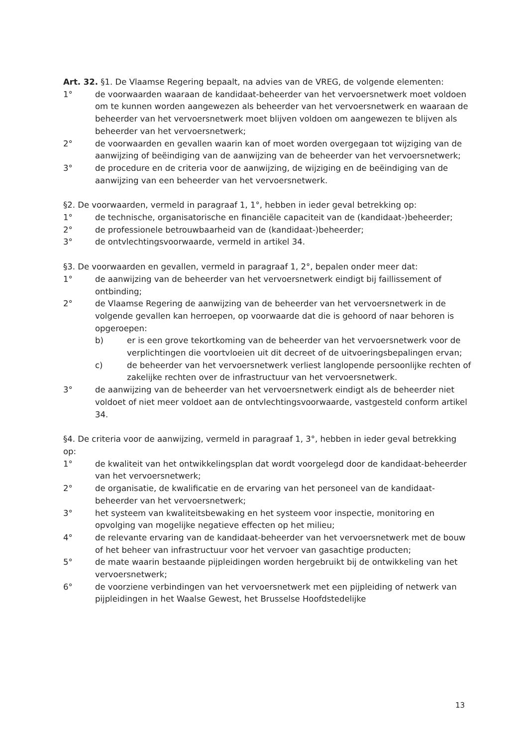Art. 32. §1. De Vlaamse Regering bepaalt, na advies van de VREG, de volgende elementen:
1° de voorwaarden waaraan de kandidaat-beheerder van het vervoersnetwerk moet voldoen om te kunnen worden aangewezen als beheerder van het vervoersnetwerk en waaraan de beheerder van het vervoersnetwerk moet blijven voldoen om aangewezen te blijven als beheerder van het vervoersnetwerk;
2° de voorwaarden en gevallen waarin kan of moet worden overgegaan tot wijziging van de aanwijzing of beëindiging van de aanwijzing van de beheerder van het vervoersnetwerk;
3° de procedure en de criteria voor de aanwijzing, de wijziging en de beëindiging van de aanwijzing van een beheerder van het vervoersnetwerk.
§2. De voorwaarden, vermeld in paragraaf 1, 1°, hebben in ieder geval betrekking op:
1° de technische, organisatorische en financiële capaciteit van de (kandidaat-)beheerder;
2° de professionele betrouwbaarheid van de (kandidaat-)beheerder;
3° de ontvlechtingsvoorwaarde, vermeld in artikel 34.
§3. De voorwaarden en gevallen, vermeld in paragraaf 1, 2°, bepalen onder meer dat:
1° de aanwijzing van de beheerder van het vervoersnetwerk eindigt bij faillissement of ontbinding;
2° de Vlaamse Regering de aanwijzing van de beheerder van het vervoersnetwerk in de volgende gevallen kan herroepen, op voorwaarde dat die is gehoord of naar behoren is opgeroepen:
b) er is een grove tekortkoming van de beheerder van het vervoersnetwerk voor de verplichtingen die voortvloeien uit dit decreet of de uitvoeringsbepalingen ervan;
c) de beheerder van het vervoersnetwerk verliest langlopende persoonlijke rechten of zakelijke rechten over de infrastructuur van het vervoersnetwerk.
3° de aanwijzing van de beheerder van het vervoersnetwerk eindigt als de beheerder niet voldoet of niet meer voldoet aan de ontvlechtingsvoorwaarde, vastgesteld conform artikel 34.
§4. De criteria voor de aanwijzing, vermeld in paragraaf 1, 3°, hebben in ieder geval betrekking op:
1° de kwaliteit van het ontwikkelingsplan dat wordt voorgelegd door de kandidaat-beheerder van het vervoersnetwerk;
2° de organisatie, de kwalificatie en de ervaring van het personeel van de kandidaat-beheerder van het vervoersnetwerk;
3° het systeem van kwaliteitsbewaking en het systeem voor inspectie, monitoring en opvolging van mogelijke negatieve effecten op het milieu;
4° de relevante ervaring van de kandidaat-beheerder van het vervoersnetwerk met de bouw of het beheer van infrastructuur voor het vervoer van gasachtige producten;
5° de mate waarin bestaande pijpleidingen worden hergebruikt bij de ontwikkeling van het vervoersnetwerk;
6° de voorziene verbindingen van het vervoersnetwerk met een pijpleiding of netwerk van pijpleidingen in het Waalse Gewest, het Brusselse Hoofdstedelijke
13